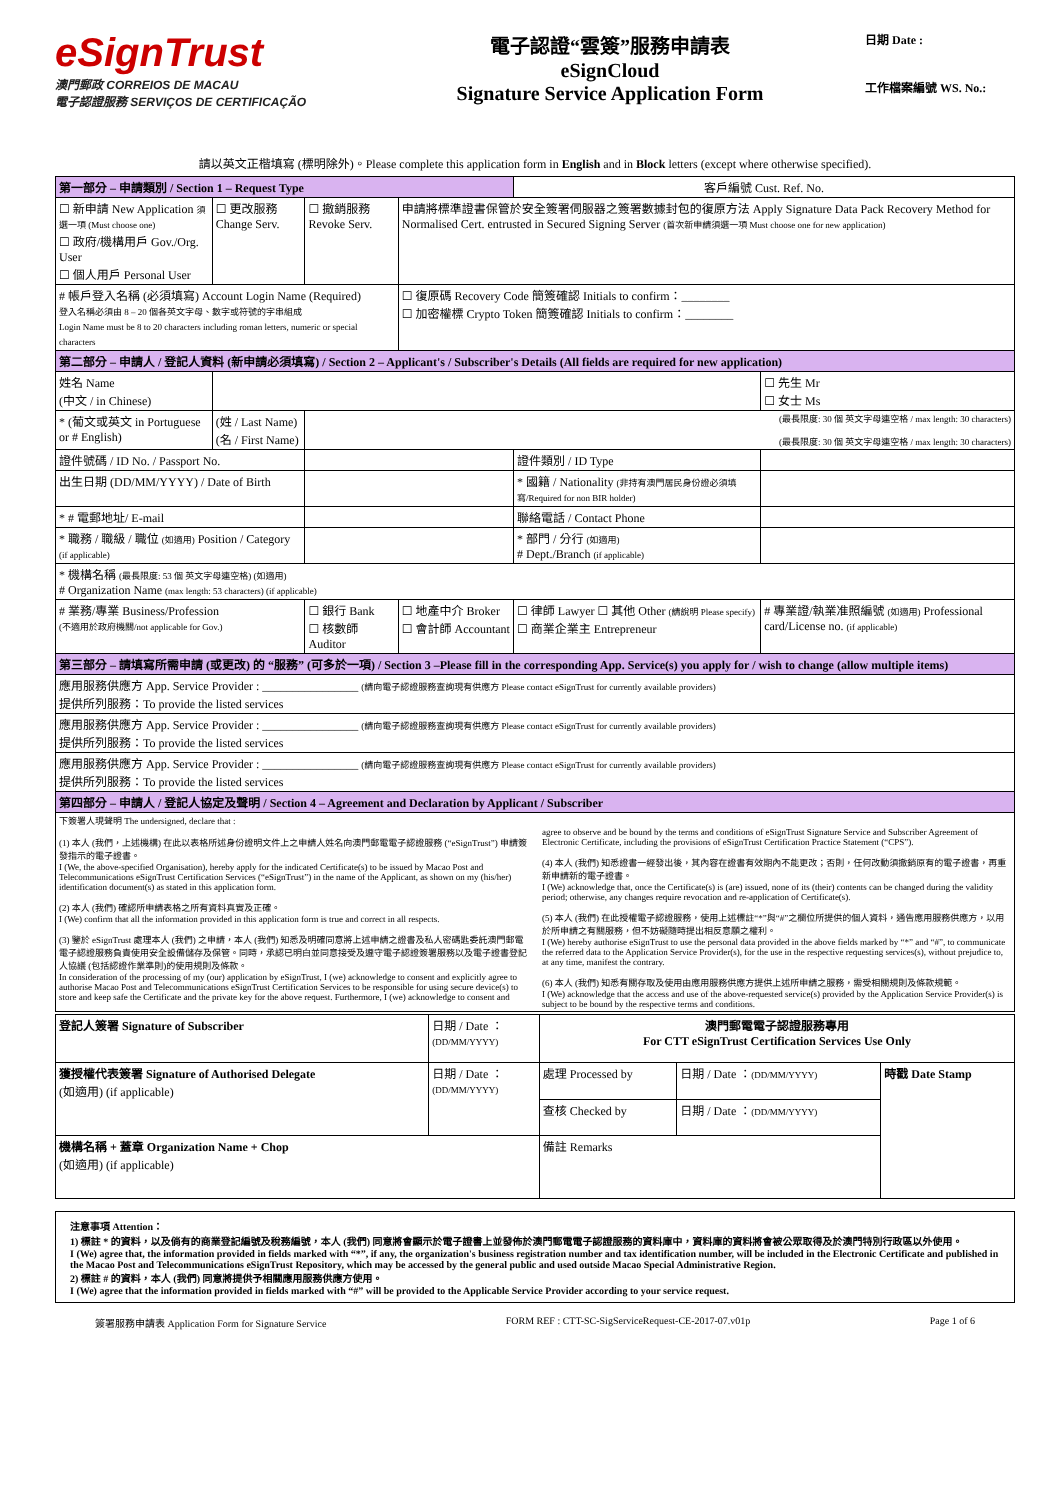eSignTrust
澳門郵政 CORREIOS DE MACAU
電子認證服務 SERVIÇOS DE CERTIFICAÇÃO
電子認證“雲簽”服務申請表
eSignCloud
Signature Service Application Form
日期 Date :
工作檔案編號 WS. No.:
請以英文正楷填寫 (標明除外)。Please complete this application form in English and in Block letters (except where otherwise specified).
| 第一部分 – 申請類別 / Section 1 – Request Type | | | | 客戶編號 Cust. Ref. No. | |
| ☐ 新申請 New Application 須選一項 (Must choose one) ☐ 政府/機構用戶 Gov./Org. User ☐ 個人用戶 Personal User | ☐ 更改服務 Change Serv. | ☐ 撤銷服務 Revoke Serv. | 申請將標準證書保管於安全簽署伺服器之簽署數據封包的復原方法 Apply Signature Data Pack Recovery Method for Normalised Cert. entrusted in Secured Signing Server (首次新申請須選一項 Must choose one for new application) | | |
| # 帳戶登入名稱 (必須填寫) Account Login Name (Required) 登入名稱必須由 8 – 20 個各英文字母、數字或符號的字串組成 Login Name must be 8 to 20 characters including roman letters, numeric or special characters | | | ☐ 復原碼 Recovery Code 簡簽確認 Initials to confirm：________ ☐ 加密權標 Crypto Token 簡簽確認 Initials to confirm：________ | | |
| 第二部分 – 申請人 / 登記人資料 (新申請必須填寫) / Section 2 – Applicant's / Subscriber's Details (All fields are required for new application) | | | | | |
| 姓名 Name (中文 / in Chinese) | | | | | ☐ 先生 Mr ☐ 女士 Ms |
| * (葡文或英文 in Portuguese or # English) | (姓 / Last Name) (名 / First Name) | (最長限度: 30 個 英文字母連空格 / max length: 30 characters) (最長限度: 30 個 英文字母連空格 / max length: 30 characters) | | | |
| 證件號碼 / ID No. / Passport No. | | | | 證件類別 / ID Type | |
| 出生日期 (DD/MM/YYYY) / Date of Birth | | | | * 國籍 / Nationality (非持有澳門居民身份證必須填寫/Required for non BIR holder) | |
| * # 電郵地址/ E-mail | | | | 聯絡電話 / Contact Phone | |
| * 職務 / 職級 / 職位 (如適用) Position / Category (if applicable) | | | | * 部門 / 分行 (如適用) # Dept./Branch (if applicable) | |
| * 機構名稱 (最長限度: 53 個 英文字母連空格) (如適用) # Organization Name (max length: 53 characters) (if applicable) | | | | | |
| # 業務/專業 Business/Profession (不適用於政府機關/not applicable for Gov.) | | ☐ 銀行 Bank ☐ 核數師 Auditor | ☐ 地產中介 Broker ☐ 會計師 Accountant | ☐ 律師 Lawyer ☐ 其他 Other (請說明 Please specify) ☐ 商業企業主 Entrepreneur | # 專業證/執業准照編號 (如適用) Professional card/License no. (if applicable) |
| 第三部分 – 請填寫所需申請 (或更改) 的 “服務” (可多於一項) / Section 3 –Please fill in the corresponding App. Service(s) you apply for / wish to change (allow multiple items) | | | | | |
| 應用服務供應方 App. Service Provider : ________________ (請向電子認證服務查詢現有供應方 Please contact eSignTrust for currently available providers) 提供所列服務：To provide the listed services | | | | | |
| 應用服務供應方 App. Service Provider : ________________ (請向電子認證服務查詢現有供應方 Please contact eSignTrust for currently available providers) 提供所列服務：To provide the listed services | | | | | |
| 應用服務供應方 App. Service Provider : ________________ (請向電子認證服務查詢現有供應方 Please contact eSignTrust for currently available providers) 提供所列服務：To provide the listed services | | | | | |
| 第四部分 – 申請人 / 登記人協定及聲明 / Section 4 – Agreement and Declaration by Applicant / Subscriber | | | | | |
| 下簽署人現聲明 The undersigned, declare that : (1) 本人 (我們，上述機構) 在此以表格所述身份證明文件上之申請人姓名向澳門郵電電子認證服務 (“eSignTrust”) 申請簽發指示的電子證書。 I (We, the above-specified Organisation), hereby apply for the indicated Certificate(s) to be issued by Macao Post and Telecommunications eSignTrust Certification Services (“eSignTrust”) in the name of the Applicant, as shown on my (his/her) identification document(s) as stated in this application form. (2) 本人 (我們) 確認所申請表格之所有資料真實及正確。 I (We) confirm that all the information provided in this application form is true and correct in all respects. (3) 鑒於 eSignTrust 處理本人 (我們) 之申請，本人 (我們) 知悉及明確同意將上述申請之證書及私人密碼匙委託澳門郵電電子認證服務負責使用安全設備儲存及保管。同時，承認已明白並同意接受及遵守電子認證簽署服務以及電子證書登記人協議 (包括認證作業準則)的使用規則及條款。 In consideration of the processing of my (our) application by eSignTrust, I (we) acknowledge to consent and explicitly agree to authorise Macao Post and Telecommunications eSignTrust Certification Services to be responsible for using secure device(s) to store and keep safe the Certificate and the private key for the above request. Furthermore, I (we) acknowledge to consent and agree to observe and be bound by the terms and conditions of eSignTrust Signature Service and Subscriber Agreement of Electronic Certificate, including the provisions of eSignTrust Certification Practice Statement (“CPS”). (4) 本人 (我們) 知悉證書一經發出後，其內容在證書有效期內不能更改；否則，任何改動須撤銷原有的電子證書，再重新申請新的電子證書。 I (We) acknowledge that, once the Certificate(s) is (are) issued, none of its (their) contents can be changed during the validity period; otherwise, any changes require revocation and re-application of Certificate(s). (5) 本人 (我們) 在此授權電子認證服務，使用上述標註“*”與“#”之欄位所提供的個人資料，通告應用服務供應方，以用於所申請之有關服務，但不妨礙隨時提出相反意願之權利。 I (We) hereby authorise eSignTrust to use the personal data provided in the above fields marked by “*” and “#”, to communicate the referred data to the Application Service Provider(s), for the use in the respective requesting services(s), without prejudice to, at any time, manifest the contrary. (6) 本人 (我們) 知悉有關存取及使用由應用服務供應方提供上述所申請之服務，需受相關規則及條款規範。 I (We) acknowledge that the access and use of the above-requested service(s) provided by the Application Service Provider(s) is subject to be bound by the respective terms and conditions. | | | | | |
| 登記人簽署 Signature of Subscriber | 日期 / Date ： (DD/MM/YYYY) | 澳門郵電電子認證服務專用 For CTT eSignTrust Certification Services Use Only | | |
| 獲授權代表簽署 Signature of Authorised Delegate (如適用) (if applicable) | 日期 / Date ： (DD/MM/YYYY) | 處理 Processed by | 日期 / Date ： (DD/MM/YYYY) | 時戳 Date Stamp |
| | | 查核 Checked by | 日期 / Date ： (DD/MM/YYYY) | |
| 機構名稱 + 蓋章 Organization Name + Chop (如適用) (if applicable) | | 備註 Remarks | | |
注意事項 Attention：
1) 標註 * 的資料，以及倘有的商業登記編號及稅務編號，本人 (我們) 同意將會顯示於電子證書上並發佈於澳門郵電電子認證服務的資料庫中，資料庫的資料將會被公眾取得及於澳門特別行政區以外使用。
I (We) agree that, the information provided in fields marked with “*”, if any, the organization's business registration number and tax identification number, will be included in the Electronic Certificate and published in the Macao Post and Telecommunications eSignTrust Repository, which may be accessed by the general public and used outside Macao Special Administrative Region.
2) 標註 # 的資料，本人 (我們) 同意將提供予相關應用服務供應方使用。
I (We) agree that the information provided in fields marked with “#” will be provided to the Applicable Service Provider according to your service request.
簽署服務申請表 Application Form for Signature Service FORM REF : CTT-SC-SigServiceRequest-CE-2017-07.v01p Page 1 of 6